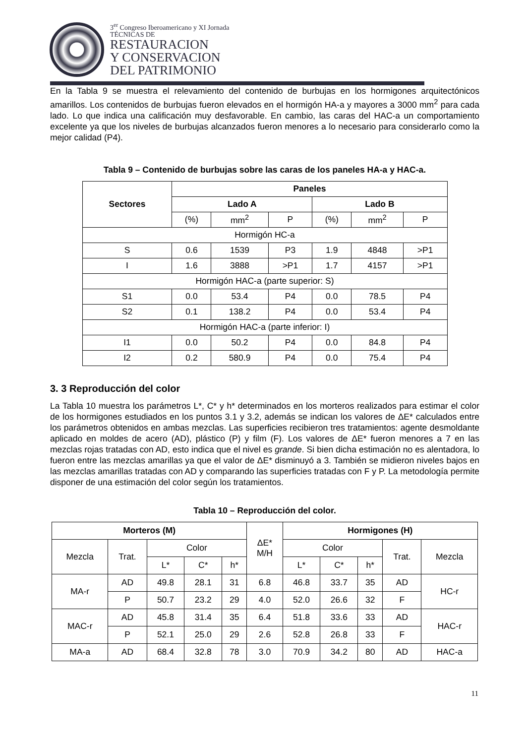3<sup>er</sup> Congreso Iberoamericano y XI Jornada
TÉCNICAS DE
RESTAURACION
Y CONSERVACION
DEL PATRIMONIO
En la Tabla 9 se muestra el relevamiento del contenido de burbujas en los hormigones arquitectónicos amarillos. Los contenidos de burbujas fueron elevados en el hormigón HA-a y mayores a 3000 mm<sup>2</sup> para cada lado. Lo que indica una calificación muy desfavorable. En cambio, las caras del HAC-a un comportamiento excelente ya que los niveles de burbujas alcanzados fueron menores a lo necesario para considerarlo como la mejor calidad (P4).
Tabla 9 – Contenido de burbujas sobre las caras de los paneles HA-a y HAC-a.
| Sectores | Paneles | | | | | |
| --- | --- | --- | --- | --- | --- | --- |
| | Lado A | | | Lado B | | |
| | (%) | mm<sup>2</sup> | P | (%) | mm<sup>2</sup> | P |
| Hormigón HC-a | | | | | | |
| S | 0.6 | 1539 | P3 | 1.9 | 4848 | >P1 |
| I | 1.6 | 3888 | >P1 | 1.7 | 4157 | >P1 |
| Hormigón HAC-a (parte superior: S) | | | | | | |
| S1 | 0.0 | 53.4 | P4 | 0.0 | 78.5 | P4 |
| S2 | 0.1 | 138.2 | P4 | 0.0 | 53.4 | P4 |
| Hormigón HAC-a (parte inferior: I) | | | | | | |
| I1 | 0.0 | 50.2 | P4 | 0.0 | 84.8 | P4 |
| I2 | 0.2 | 580.9 | P4 | 0.0 | 75.4 | P4 |
3. 3 Reproducción del color
La Tabla 10 muestra los parámetros L*, C* y h* determinados en los morteros realizados para estimar el color de los hormigones estudiados en los puntos 3.1 y 3.2, además se indican los valores de ΔE* calculados entre los parámetros obtenidos en ambas mezclas. Las superficies recibieron tres tratamientos: agente desmoldante aplicado en moldes de acero (AD), plástico (P) y film (F). Los valores de ΔE* fueron menores a 7 en las mezclas rojas tratadas con AD, esto indica que el nivel es grande. Si bien dicha estimación no es alentadora, lo fueron entre las mezclas amarillas ya que el valor de ΔE* disminuyó a 3. También se midieron niveles bajos en las mezclas amarillas tratadas con AD y comparando las superficies tratadas con F y P. La metodología permite disponer de una estimación del color según los tratamientos.
Tabla 10 – Reproducción del color.
| Morteros (M) | | | | | ΔE* M/H | Hormigones (H) | | | | |
| Mezcla | Trat. | Color | | | | Color | | | Trat. | Mezcla |
| | | L* | C* | h* | | L* | C* | h* | | |
| MA-r | AD | 49.8 | 28.1 | 31 | 6.8 | 46.8 | 33.7 | 35 | AD | HC-r |
| | P | 50.7 | 23.2 | 29 | 4.0 | 52.0 | 26.6 | 32 | F | |
| MAC-r | AD | 45.8 | 31.4 | 35 | 6.4 | 51.8 | 33.6 | 33 | AD | HAC-r |
| | P | 52.1 | 25.0 | 29 | 2.6 | 52.8 | 26.8 | 33 | F | |
| MA-a | AD | 68.4 | 32.8 | 78 | 3.0 | 70.9 | 34.2 | 80 | AD | HAC-a |
11